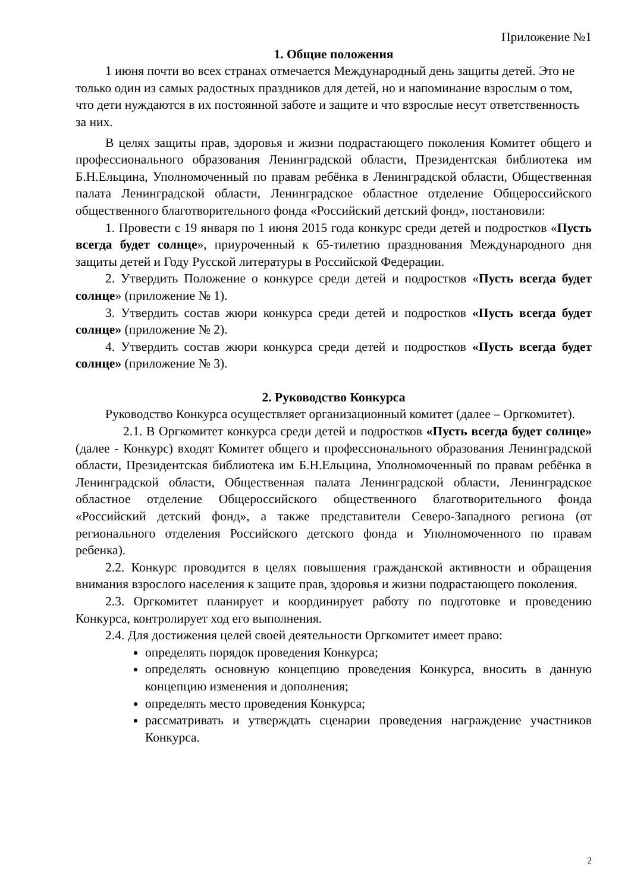Приложение №1
1. Общие положения
1 июня почти во всех странах отмечается Международный день защиты детей. Это не только один из самых радостных праздников для детей, но и напоминание взрослым о том, что дети нуждаются в их постоянной заботе и защите и что взрослые несут ответственность за них.
В целях защиты прав, здоровья и жизни подрастающего поколения Комитет общего и профессионального образования Ленинградской области, Президентская библиотека им Б.Н.Ельцина, Уполномоченный по правам ребёнка в Ленинградской области, Общественная палата Ленинградской области, Ленинградское областное отделение Общероссийского общественного благотворительного фонда «Российский детский фонд», постановили:
1. Провести с 19 января по 1 июня 2015 года конкурс среди детей и подростков «Пусть всегда будет солнце», приуроченный к 65-тилетию празднования Международного дня защиты детей и Году Русской литературы в Российской Федерации.
2. Утвердить Положение о конкурсе среди детей и подростков «Пусть всегда будет солнце» (приложение № 1).
3. Утвердить состав жюри конкурса среди детей и подростков «Пусть всегда будет солнце» (приложение № 2).
4. Утвердить состав жюри конкурса среди детей и подростков «Пусть всегда будет солнце» (приложение № 3).
2. Руководство Конкурса
Руководство Конкурса осуществляет организационный комитет (далее – Оргкомитет).
2.1. В Оргкомитет конкурса среди детей и подростков «Пусть всегда будет солнце» (далее - Конкурс) входят Комитет общего и профессионального образования Ленинградской области, Президентская библиотека им Б.Н.Ельцина, Уполномоченный по правам ребёнка в Ленинградской области, Общественная палата Ленинградской области, Ленинградское областное отделение Общероссийского общественного благотворительного фонда «Российский детский фонд», а также представители Северо-Западного региона (от регионального отделения Российского детского фонда и Уполномоченного по правам ребенка).
2.2. Конкурс проводится в целях повышения гражданской активности и обращения внимания взрослого населения к защите прав, здоровья и жизни подрастающего поколения.
2.3. Оргкомитет планирует и координирует работу по подготовке и проведению Конкурса, контролирует ход его выполнения.
2.4. Для достижения целей своей деятельности Оргкомитет имеет право:
определять порядок проведения Конкурса;
определять основную концепцию проведения Конкурса, вносить в данную концепцию изменения и дополнения;
определять место проведения Конкурса;
рассматривать и утверждать сценарии проведения награждение участников Конкурса.
2